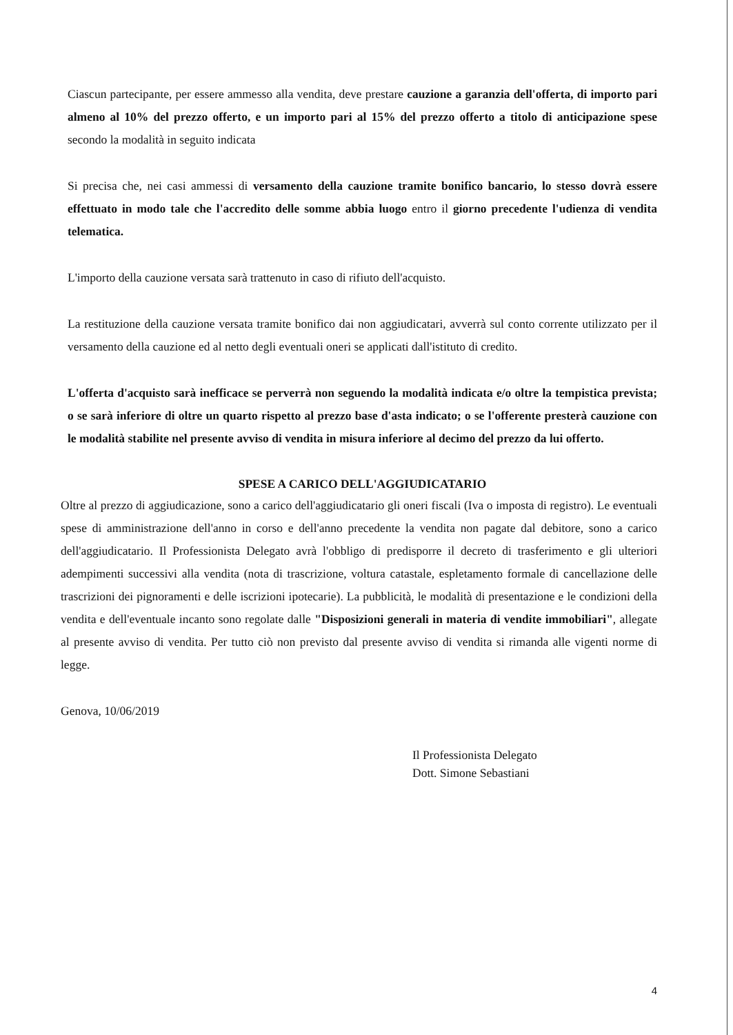Ciascun partecipante, per essere ammesso alla vendita, deve prestare cauzione a garanzia dell'offerta, di importo pari almeno al 10% del prezzo offerto, e un importo pari al 15% del prezzo offerto a titolo di anticipazione spese secondo la modalità in seguito indicata
Si precisa che, nei casi ammessi di versamento della cauzione tramite bonifico bancario, lo stesso dovrà essere effettuato in modo tale che l'accredito delle somme abbia luogo entro il giorno precedente l'udienza di vendita telematica.
L'importo della cauzione versata sarà trattenuto in caso di rifiuto dell'acquisto.
La restituzione della cauzione versata tramite bonifico dai non aggiudicatari, avverrà sul conto corrente utilizzato per il versamento della cauzione ed al netto degli eventuali oneri se applicati dall'istituto di credito.
L'offerta d'acquisto sarà inefficace se perverrà non seguendo la modalità indicata e/o oltre la tempistica prevista; o se sarà inferiore di oltre un quarto rispetto al prezzo base d'asta indicato; o se l'offerente presterà cauzione con le modalità stabilite nel presente avviso di vendita in misura inferiore al decimo del prezzo da lui offerto.
SPESE A CARICO DELL'AGGIUDICATARIO
Oltre al prezzo di aggiudicazione, sono a carico dell'aggiudicatario gli oneri fiscali (Iva o imposta di registro). Le eventuali spese di amministrazione dell'anno in corso e dell'anno precedente la vendita non pagate dal debitore, sono a carico dell'aggiudicatario. Il Professionista Delegato avrà l'obbligo di predisporre il decreto di trasferimento e gli ulteriori adempimenti successivi alla vendita (nota di trascrizione, voltura catastale, espletamento formale di cancellazione delle trascrizioni dei pignoramenti e delle iscrizioni ipotecarie). La pubblicità, le modalità di presentazione e le condizioni della vendita e dell'eventuale incanto sono regolate dalle "Disposizioni generali in materia di vendite immobiliari", allegate al presente avviso di vendita. Per tutto ciò non previsto dal presente avviso di vendita si rimanda alle vigenti norme di legge.
Genova, 10/06/2019
Il Professionista Delegato
Dott. Simone Sebastiani
4